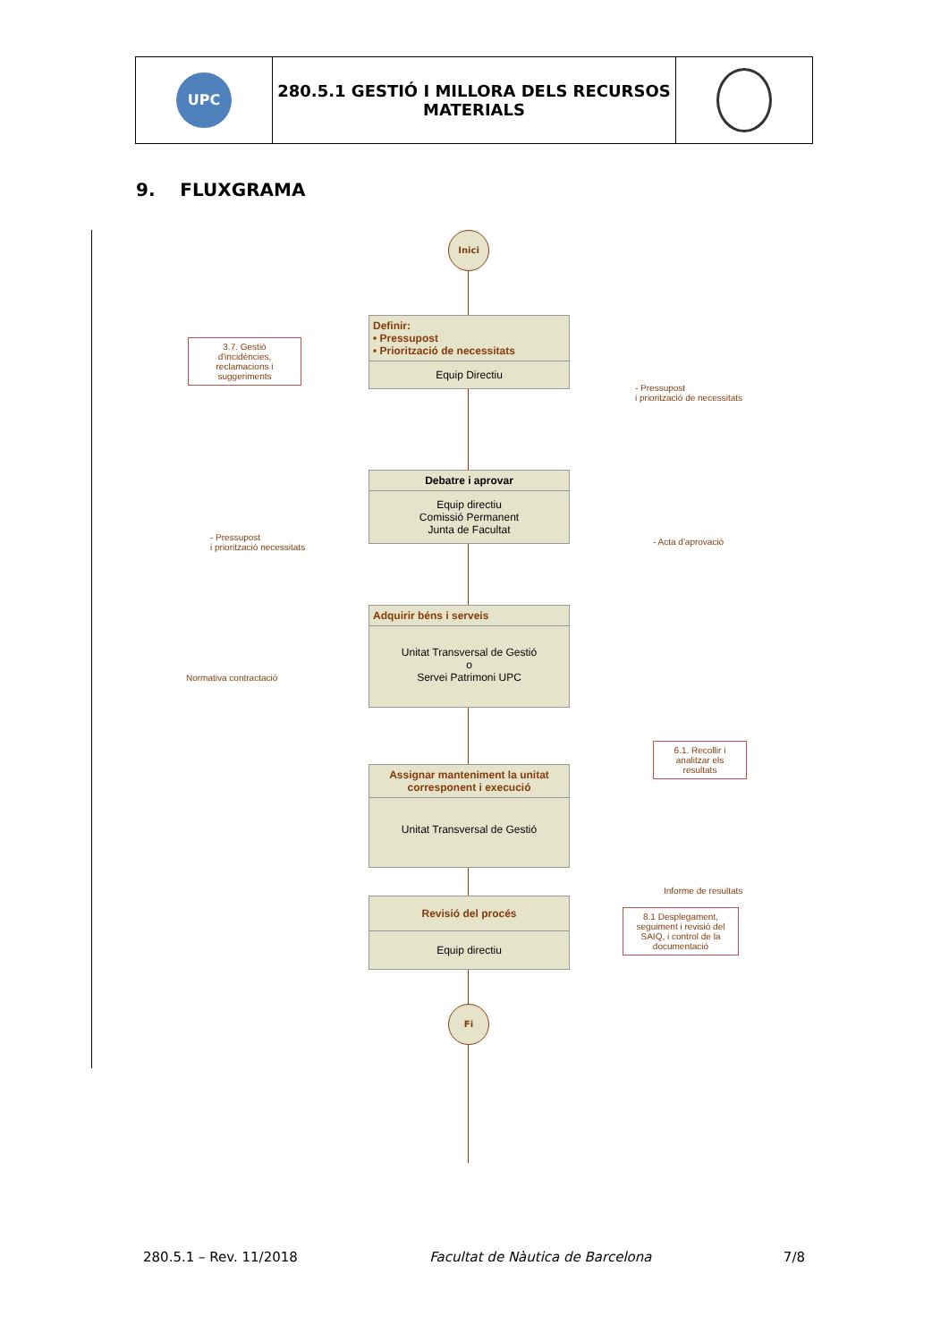| UPC | 280.5.1 GESTIÓ I MILLORA DELS RECURSOS MATERIALS | |
9. FLUXGRAMA
Inici
Definir:
• Pressupost
• Priorització de necessitats
Equip Directiu
3.7. Gestió d'incidències, reclamacions i suggeriments
- Pressupost
i priorització de necessitats
Debatre i aprovar
Equip directiu
Comissió Permanent
Junta de Facultat
- Pressupost
i priorització necessitats
- Acta d'aprovació
Adquirir béns i serveis
Unitat Transversal de Gestió
o
Servei Patrimoni UPC
Normativa contractació
Assignar manteniment la unitat corresponent i execució
Unitat Transversal de Gestió
6.1. Recollir i analitzar els resultats
Informe de resultats
Revisió del procés
Equip directiu
8.1 Desplegament, seguiment i revisió del SAIQ, i control de la documentació
Fi
280.5.1 – Rev. 11/2018 Facultat de Nàutica de Barcelona 7/8